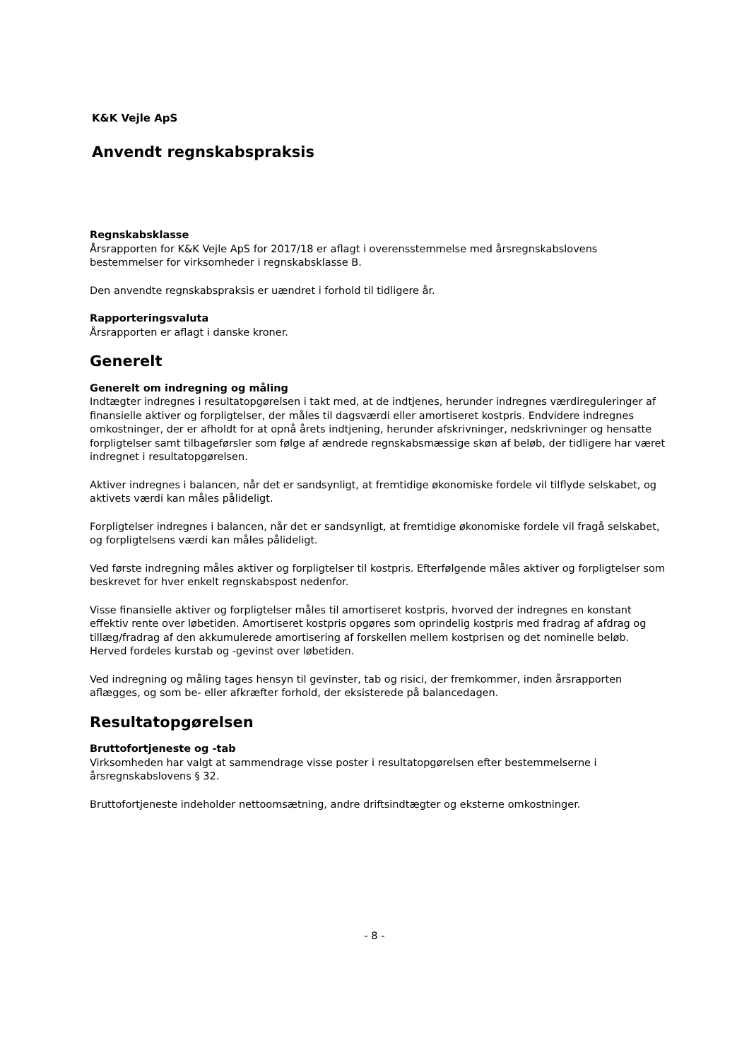K&K Vejle ApS
Anvendt regnskabspraksis
Regnskabsklasse
Årsrapporten for K&K Vejle ApS for 2017/18 er aflagt i overensstemmelse med årsregnskabslovens bestemmelser for virksomheder i regnskabsklasse B.
Den anvendte regnskabspraksis er uændret i forhold til tidligere år.
Rapporteringsvaluta
Årsrapporten er aflagt i danske kroner.
Generelt
Generelt om indregning og måling
Indtægter indregnes i resultatopgørelsen i takt med, at de indtjenes, herunder indregnes værdireguleringer af finansielle aktiver og forpligtelser, der måles til dagsværdi eller amortiseret kostpris. Endvidere indregnes omkostninger, der er afholdt for at opnå årets indtjening, herunder afskrivninger, nedskrivninger og hensatte forpligtelser samt tilbageførsler som følge af ændrede regnskabsmæssige skøn af beløb, der tidligere har været indregnet i resultatopgørelsen.
Aktiver indregnes i balancen, når det er sandsynligt, at fremtidige økonomiske fordele vil tilflyde selskabet, og aktivets værdi kan måles pålideligt.
Forpligtelser indregnes i balancen, når det er sandsynligt, at fremtidige økonomiske fordele vil fragå selskabet, og forpligtelsens værdi kan måles pålideligt.
Ved første indregning måles aktiver og forpligtelser til kostpris. Efterfølgende måles aktiver og forpligtelser som beskrevet for hver enkelt regnskabspost nedenfor.
Visse finansielle aktiver og forpligtelser måles til amortiseret kostpris, hvorved der indregnes en konstant effektiv rente over løbetiden. Amortiseret kostpris opgøres som oprindelig kostpris med fradrag af afdrag og tillæg/fradrag af den akkumulerede amortisering af forskellen mellem kostprisen og det nominelle beløb. Herved fordeles kurstab og -gevinst over løbetiden.
Ved indregning og måling tages hensyn til gevinster, tab og risici, der fremkommer, inden årsrapporten aflægges, og som be- eller afkræfter forhold, der eksisterede på balancedagen.
Resultatopgørelsen
Bruttofortjeneste og -tab
Virksomheden har valgt at sammendrage visse poster i resultatopgørelsen efter bestemmelserne i årsregnskabslovens § 32.
Bruttofortjeneste indeholder nettoomsætning, andre driftsindtægter og eksterne omkostninger.
- 8 -